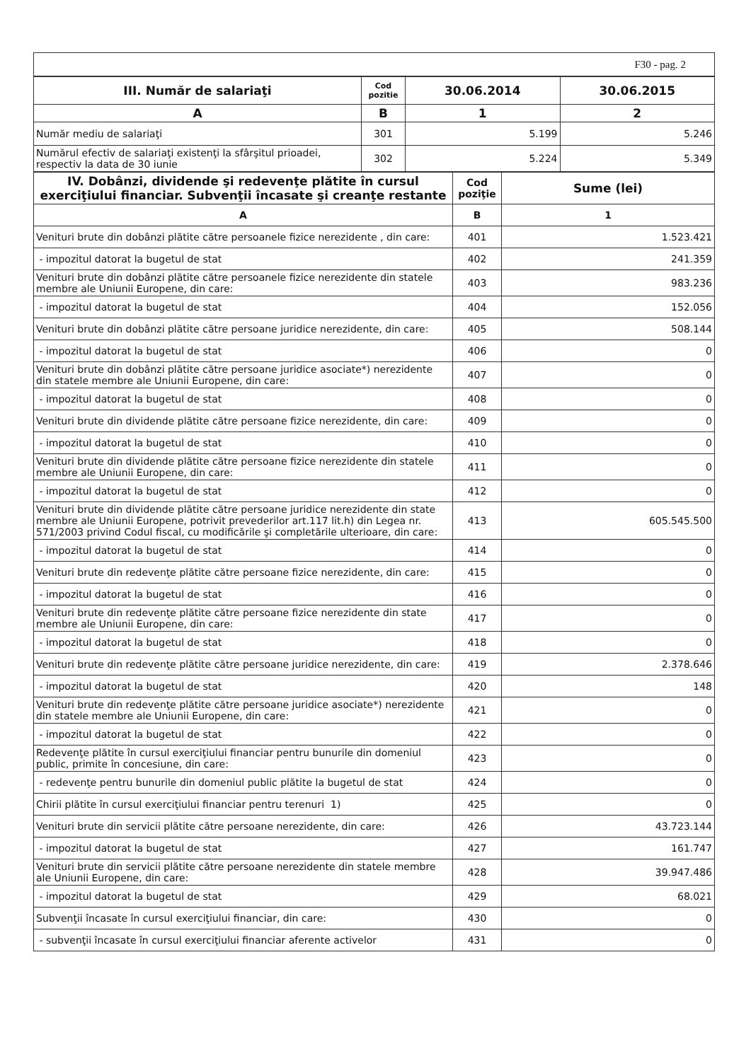| F30 - pag. 2 |
| III. Număr de salariaţi | Cod pozitie | 30.06.2014 | 30.06.2015 |
| A | B | 1 | 2 |
| Număr mediu de salariaţi | 301 | 5.199 | 5.246 |
| Numărul efectiv de salariaţi existenţi la sfârşitul prioadei, respectiv la data de 30 iunie | 302 | 5.224 | 5.349 |
| IV. Dobânzi, dividende şi redevenţe plătite în cursul exerciţiului financiar. Subvenţii încasate şi creanţe restante | Cod poziţie | Sume (lei) |
| A | B | 1 |
| Venituri brute din dobânzi plătite către persoanele fizice nerezidente , din care: | 401 | 1.523.421 |
| - impozitul datorat la bugetul de stat | 402 | 241.359 |
| Venituri brute din dobânzi plătite către persoanele fizice nerezidente din statele membre ale Uniunii Europene, din care: | 403 | 983.236 |
| - impozitul datorat la bugetul de stat | 404 | 152.056 |
| Venituri brute din dobânzi plătite către persoane juridice nerezidente, din care: | 405 | 508.144 |
| - impozitul datorat la bugetul de stat | 406 | 0 |
| Venituri brute din dobânzi plătite către persoane juridice asociate*) nerezidente din statele membre ale Uniunii Europene, din care: | 407 | 0 |
| - impozitul datorat la bugetul de stat | 408 | 0 |
| Venituri brute din dividende plătite către persoane fizice nerezidente, din care: | 409 | 0 |
| - impozitul datorat la bugetul de stat | 410 | 0 |
| Venituri brute din dividende plătite către persoane fizice nerezidente din statele membre ale Uniunii Europene, din care: | 411 | 0 |
| - impozitul datorat la bugetul de stat | 412 | 0 |
| Venituri brute din dividende plătite către persoane juridice nerezidente din state membre ale Uniunii Europene, potrivit prevederilor art.117 lit.h) din Legea nr. 571/2003 privind Codul fiscal, cu modificările şi completările ulterioare, din care: | 413 | 605.545.500 |
| - impozitul datorat la bugetul de stat | 414 | 0 |
| Venituri brute din redevenţe plătite către persoane fizice nerezidente, din care: | 415 | 0 |
| - impozitul datorat la bugetul de stat | 416 | 0 |
| Venituri brute din redevenţe plătite către persoane fizice nerezidente din state membre ale Uniunii Europene, din care: | 417 | 0 |
| - impozitul datorat la bugetul de stat | 418 | 0 |
| Venituri brute din redevenţe plătite către persoane juridice nerezidente, din care: | 419 | 2.378.646 |
| - impozitul datorat la bugetul de stat | 420 | 148 |
| Venituri brute din redevenţe plătite către persoane juridice asociate*) nerezidente din statele membre ale Uniunii Europene, din care: | 421 | 0 |
| - impozitul datorat la bugetul de stat | 422 | 0 |
| Redevenţe plătite în cursul exerciţiului financiar pentru bunurile din domeniul public, primite în concesiune, din care: | 423 | 0 |
| - redevenţe pentru bunurile din domeniul public plătite la bugetul de stat | 424 | 0 |
| Chirii plătite în cursul exerciţiului financiar pentru terenuri 1) | 425 | 0 |
| Venituri brute din servicii plătite către persoane nerezidente, din care: | 426 | 43.723.144 |
| - impozitul datorat la bugetul de stat | 427 | 161.747 |
| Venituri brute din servicii plătite către persoane nerezidente din statele membre ale Uniunii Europene, din care: | 428 | 39.947.486 |
| - impozitul datorat la bugetul de stat | 429 | 68.021 |
| Subvenţii încasate în cursul exerciţiului financiar, din care: | 430 | 0 |
| - subvenţii încasate în cursul exerciţiului financiar aferente activelor | 431 | 0 |